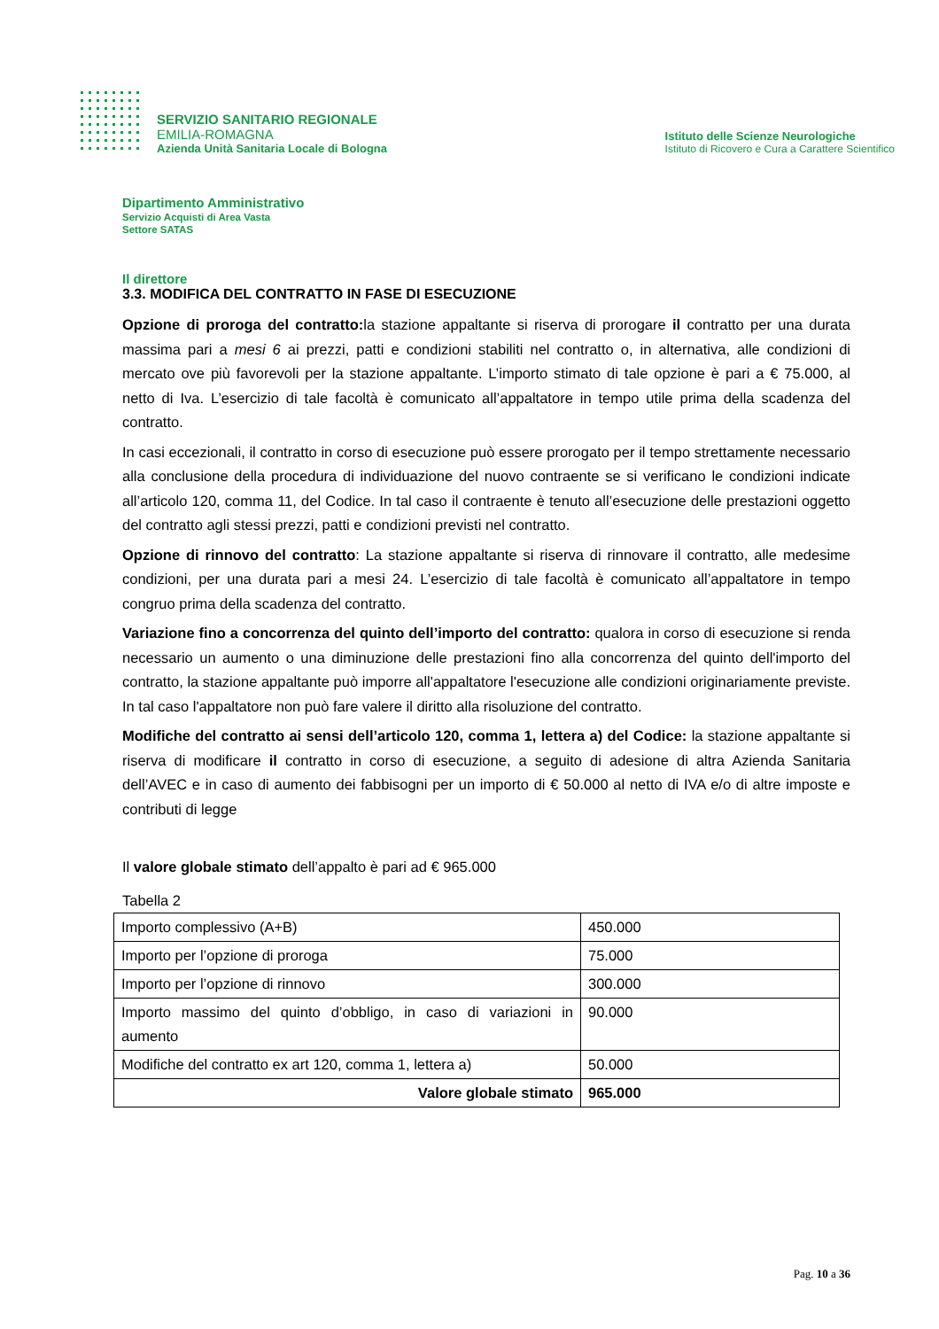SERVIZIO SANITARIO REGIONALE
EMILIA-ROMAGNA
Azienda Unità Sanitaria Locale di Bologna
Istituto delle Scienze Neurologiche
Istituto di Ricovero e Cura a Carattere Scientifico
Dipartimento Amministrativo
Servizio Acquisti di Area Vasta
Settore SATAS
Il direttore
3.3. MODIFICA DEL CONTRATTO IN FASE DI ESECUZIONE
Opzione di proroga del contratto: la stazione appaltante si riserva di prorogare il contratto per una durata massima pari a mesi 6 ai prezzi, patti e condizioni stabiliti nel contratto o, in alternativa, alle condizioni di mercato ove più favorevoli per la stazione appaltante. L’importo stimato di tale opzione è pari a € 75.000, al netto di Iva. L’esercizio di tale facoltà è comunicato all’appaltatore in tempo utile prima della scadenza del contratto.
In casi eccezionali, il contratto in corso di esecuzione può essere prorogato per il tempo strettamente necessario alla conclusione della procedura di individuazione del nuovo contraente se si verificano le condizioni indicate all’articolo 120, comma 11, del Codice. In tal caso il contraente è tenuto all’esecuzione delle prestazioni oggetto del contratto agli stessi prezzi, patti e condizioni previsti nel contratto.
Opzione di rinnovo del contratto: La stazione appaltante si riserva di rinnovare il contratto, alle medesime condizioni, per una durata pari a mesi 24. L’esercizio di tale facoltà è comunicato all’appaltatore in tempo congruo prima della scadenza del contratto.
Variazione fino a concorrenza del quinto dell’importo del contratto: qualora in corso di esecuzione si renda necessario un aumento o una diminuzione delle prestazioni fino alla concorrenza del quinto dell'importo del contratto, la stazione appaltante può imporre all'appaltatore l'esecuzione alle condizioni originariamente previste. In tal caso l'appaltatore non può fare valere il diritto alla risoluzione del contratto.
Modifiche del contratto ai sensi dell’articolo 120, comma 1, lettera a) del Codice: la stazione appaltante si riserva di modificare il contratto in corso di esecuzione, a seguito di adesione di altra Azienda Sanitaria dell’AVEC e in caso di aumento dei fabbisogni per un importo di € 50.000 al netto di IVA e/o di altre imposte e contributi di legge
Il valore globale stimato dell’appalto è pari ad € 965.000
Tabella 2
| Importo complessivo (A+B) | 450.000 |
| Importo per l’opzione di proroga | 75.000 |
| Importo per l’opzione di rinnovo | 300.000 |
| Importo massimo del quinto d’obbligo, in caso di variazioni in aumento | 90.000 |
| Modifiche del contratto ex art 120, comma 1, lettera a) | 50.000 |
| Valore globale stimato | 965.000 |
Pag. 10 a 36